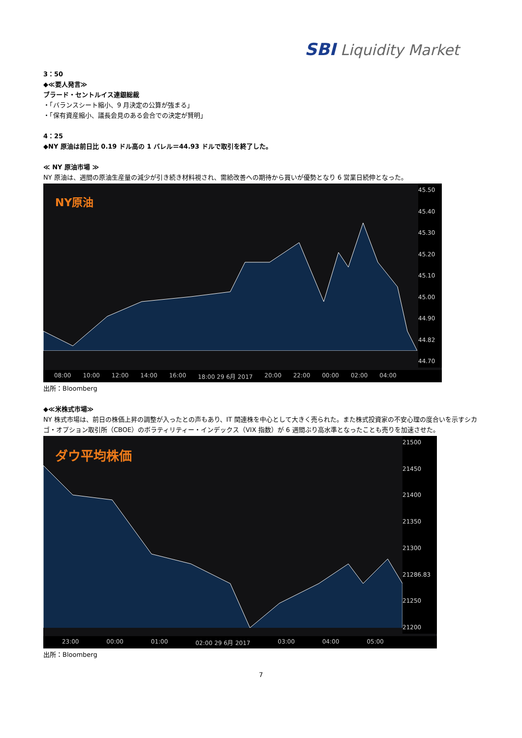SBI Liquidity Market
3：50
◆≪要人発言≫
ブラード・セントルイス連銀総裁
・「バランスシート縮小、9 月決定の公算が強まる」
・「保有資産縮小、議長会見のある会合での決定が賢明」
4：25
◆NY 原油は前日比 0.19 ドル高の 1 バレル＝44.93 ドルで取引を終了した。
≪ NY 原油市場 ≫
NY 原油は、週間の原油生産量の減少が引き続き材料視され、需給改善への期待から買いが優勢となり 6 営業日続伸となった。
NY原油
45.50
45.40
45.30
45.20
45.10
45.00
44.90
44.82
44.70
08:00 10:00 12:00 14:00 16:00 18:00 29 6月 2017 20:00 22:00 00:00 02:00 04:00
出所：Bloomberg
◆≪米株式市場≫
NY 株式市場は、前日の株価上昇の調整が入ったとの声もあり、IT 関連株を中心として大きく売られた。また株式投資家の不安心理の度合いを示すシカゴ・オプション取引所（CBOE）のボラティリティー・インデックス（VIX 指数）が 6 週間ぶり高水準となったことも売りを加速させた。
ダウ平均株価
21500
21450
21400
21350
21300
21286.83
21250
21200
23:00 00:00 01:00 02:00 29 6月 2017 03:00 04:00 05:00
出所：Bloomberg
7